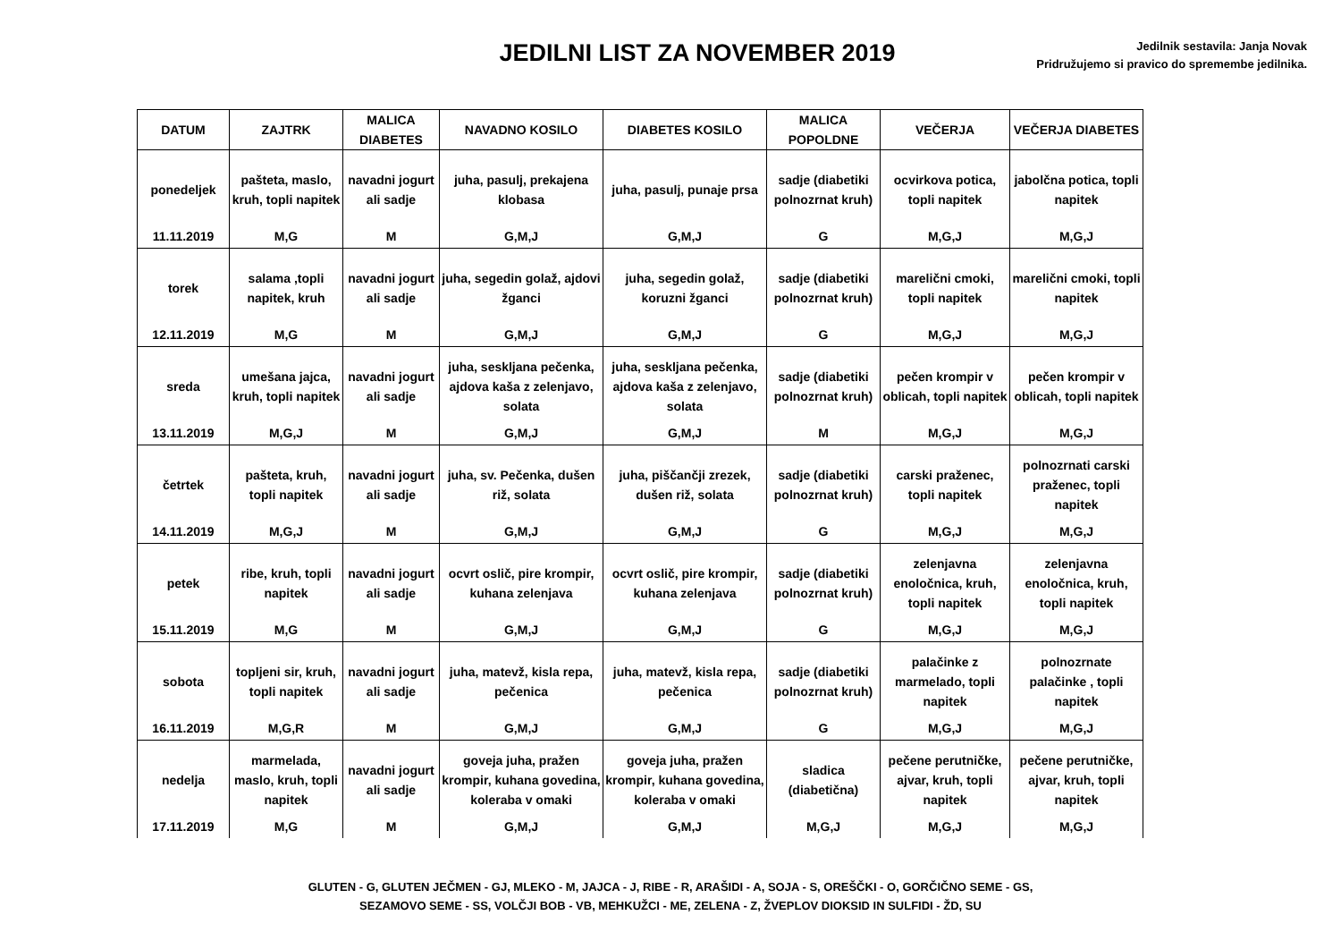JEDILNI LIST ZA NOVEMBER 2019
Jedilnik sestavila: Janja Novak
Pridružujemo si pravico do spremembe jedilnika.
| DATUM | ZAJTRK | MALICA DIABETES | NAVADNO KOSILO | DIABETES KOSILO | MALICA POPOLDNE | VEČERJA | VEČERJA DIABETES |
| --- | --- | --- | --- | --- | --- | --- | --- |
| ponedeljek 11.11.2019 | pašteta, maslo, kruh, topli napitek M,G | navadni jogurt ali sadje M | juha, pasulj, prekajena klobasa G,M,J | juha, pasulj, punaje prsa G,M,J | sadje (diabetiki polnozrnat kruh) G | ocvirkova potica, topli napitek M,G,J | jabolčna potica, topli napitek M,G,J |
| torek 12.11.2019 | salama ,topli napitek, kruh M,G | navadni jogurt ali sadje M | juha, segedin golaž, ajdovi žganci G,M,J | juha, segedin golaž, koruzni žganci G,M,J | sadje (diabetiki polnozrnat kruh) G | marelični cmoki, topli napitek M,G,J | marelični cmoki, topli napitek M,G,J |
| sreda 13.11.2019 | umešana jajca, kruh, topli napitek M,G,J | navadni jogurt ali sadje M | juha, seskljana pečenka, ajdova kaša z zelenjavo, solata G,M,J | juha, seskljana pečenka, ajdova kaša z zelenjavo, solata G,M,J | sadje (diabetiki polnozrnat kruh) M | pečen krompir v oblicah, topli napitek M,G,J | pečen krompir v oblicah, topli napitek M,G,J |
| četrtek 14.11.2019 | pašteta, kruh, topli napitek M,G,J | navadni jogurt ali sadje M | juha, sv. Pečenka, dušen riž, solata G,M,J | juha, piščančji zrezek, dušen riž, solata G,M,J | sadje (diabetiki polnozrnat kruh) G | carski praženec, topli napitek M,G,J | polnozrnati carski praženec, topli napitek M,G,J |
| petek 15.11.2019 | ribe, kruh, topli napitek M,G | navadni jogurt ali sadje M | ocvrt oslič, pire krompir, kuhana zelenjava G,M,J | ocvrt oslič, pire krompir, kuhana zelenjava G,M,J | sadje (diabetiki polnozrnat kruh) G | zelenjavna enoločnica, kruh, topli napitek M,G,J | zelenjavna enoločnica, kruh, topli napitek M,G,J |
| sobota 16.11.2019 | topljeni sir, kruh, topli napitek M,G,R | navadni jogurt ali sadje M | juha, matevž, kisla repa, pečenica G,M,J | juha, matevž, kisla repa, pečenica G,M,J | sadje (diabetiki polnozrnat kruh) G | palačinke z marmelado, topli napitek M,G,J | polnozrnate palačinke , topli napitek M,G,J |
| nedelja 17.11.2019 | marmelada, maslo, kruh, topli napitek M,G | navadni jogurt ali sadje M | goveja juha, pražen krompir, kuhana govedina, koleraba v omaki G,M,J | goveja juha, pražen krompir, kuhana govedina, koleraba v omaki G,M,J | sladica (diabetična) M,G,J | pečene perutničke, ajvar, kruh, topli napitek M,G,J | pečene perutničke, ajvar, kruh, topli napitek M,G,J |
GLUTEN - G, GLUTEN JEČMEN - GJ, MLEKO - M, JAJCA - J, RIBE - R, ARAŠIDI - A, SOJA - S, OREŠČKI - O, GORČIČNO SEME - GS,
SEZAMOVO SEME - SS, VOLČJI BOB - VB, MEHKUŽCI - ME, ZELENA - Z, ŽVEPLOV DIOKSID IN SULFIDI - ŽD, SU